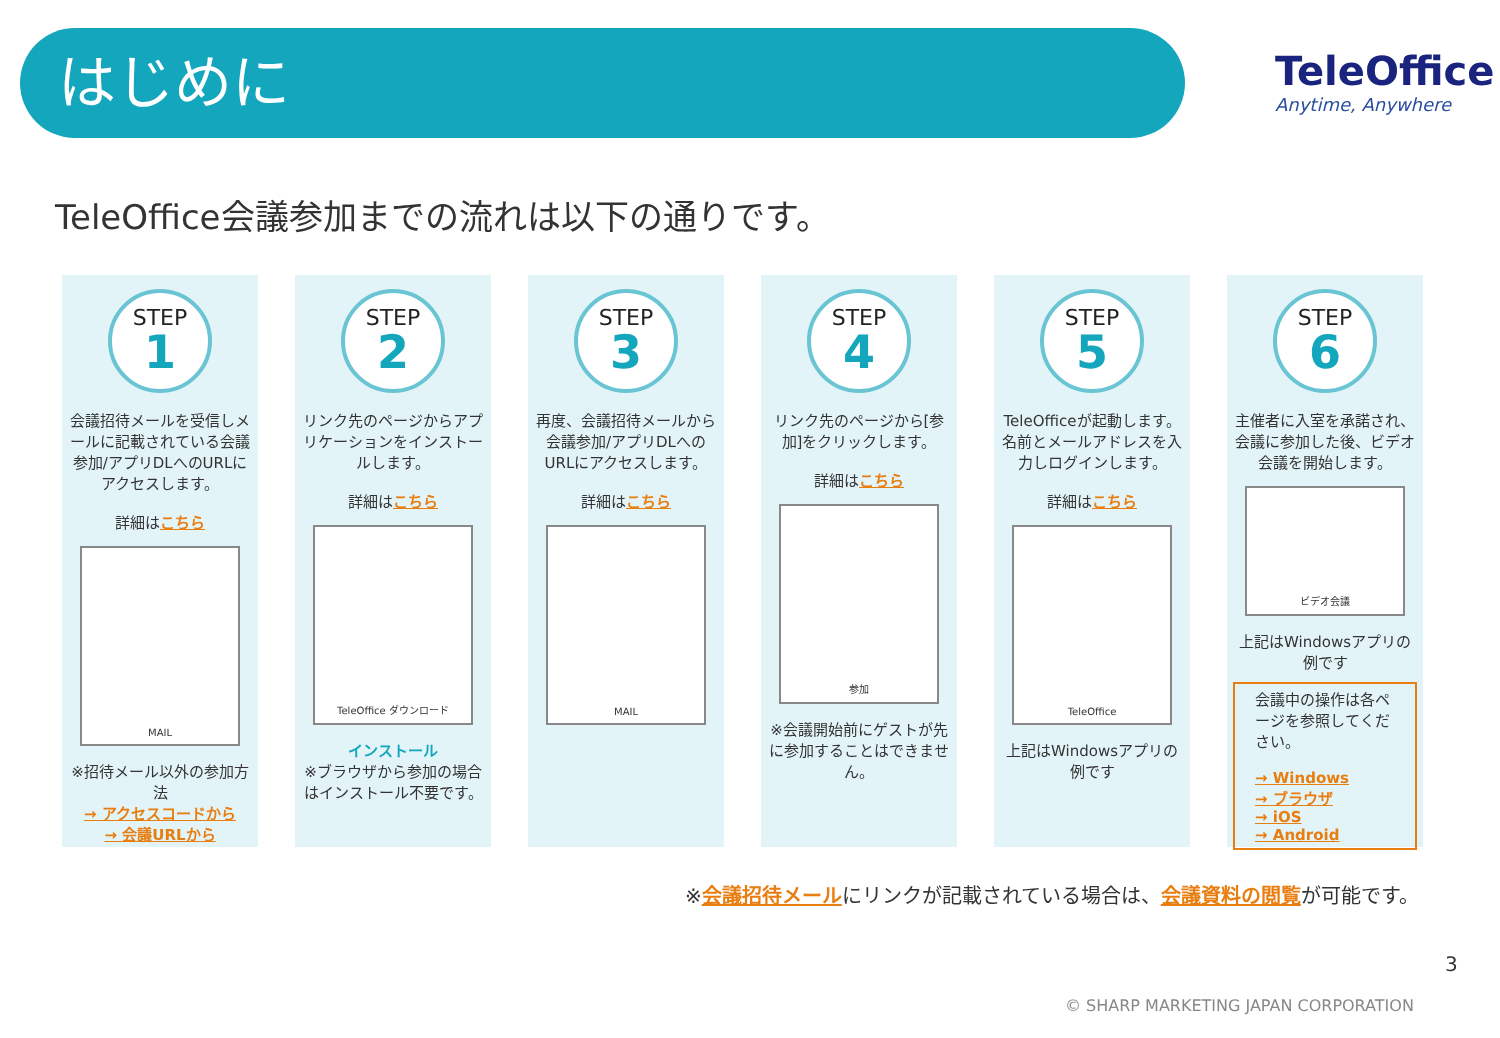はじめに
TeleOffice
Anytime, Anywhere
TeleOffice会議参加までの流れは以下の通りです。
STEP
1
会議招待メールを受信しメールに記載されている会議参加/アプリDLへのURLにアクセスします。
詳細はこちら
MAIL
※招待メール以外の参加方法
→ アクセスコードから
→ 会議URLから
STEP
2
リンク先のページからアプリケーションをインストールします。
詳細はこちら
TeleOffice ダウンロード
インストール
※ブラウザから参加の場合はインストール不要です。
STEP
3
再度、会議招待メールから会議参加/アプリDLへのURLにアクセスします。
詳細はこちら
MAIL
STEP
4
リンク先のページから[参加]をクリックします。
詳細はこちら
参加
※会議開始前にゲストが先に参加することはできません。
STEP
5
TeleOfficeが起動します。名前とメールアドレスを入力しログインします。
詳細はこちら
TeleOffice
上記はWindowsアプリの例です
STEP
6
主催者に入室を承諾され、会議に参加した後、ビデオ会議を開始します。
ビデオ会議
上記はWindowsアプリの例です
会議中の操作は各ページを参照してください。
→ Windows
→ ブラウザ
→ iOS
→ Android
※会議招待メールにリンクが記載されている場合は、会議資料の閲覧が可能です。
3
© SHARP MARKETING JAPAN CORPORATION